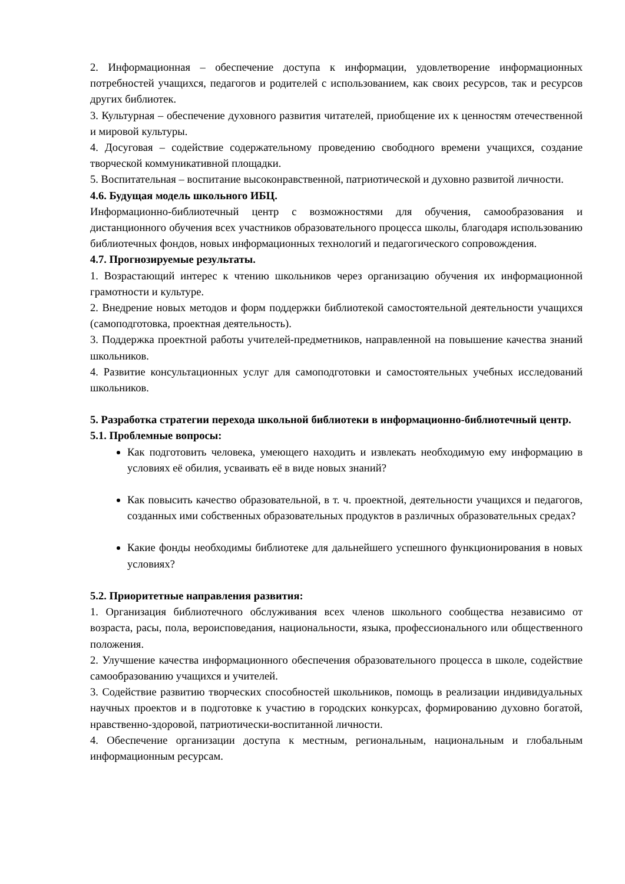2. Информационная – обеспечение доступа к информации, удовлетворение информационных потребностей учащихся, педагогов и родителей с использованием, как своих ресурсов, так и ресурсов других библиотек.
3. Культурная – обеспечение духовного развития читателей, приобщение их к ценностям отечественной и мировой культуры.
4. Досуговая – содействие содержательному проведению свободного времени учащихся, создание творческой коммуникативной площадки.
5. Воспитательная – воспитание высоконравственной, патриотической и духовно развитой личности.
4.6. Будущая модель школьного ИБЦ.
Информационно-библиотечный центр с возможностями для обучения, самообразования и дистанционного обучения всех участников образовательного процесса школы, благодаря использованию библиотечных фондов, новых информационных технологий и педагогического сопровождения.
4.7. Прогнозируемые результаты.
1. Возрастающий интерес к чтению школьников через организацию обучения их информационной грамотности и культуре.
2. Внедрение новых методов и форм поддержки библиотекой самостоятельной деятельности учащихся (самоподготовка, проектная деятельность).
3. Поддержка проектной работы учителей-предметников, направленной на повышение качества знаний школьников.
4. Развитие консультационных услуг для самоподготовки и самостоятельных учебных исследований школьников.
5. Разработка стратегии перехода школьной библиотеки в информационно-библиотечный центр.
5.1. Проблемные вопросы:
Как подготовить человека, умеющего находить и извлекать необходимую ему информацию в условиях её обилия, усваивать её в виде новых знаний?
Как повысить качество образовательной, в т. ч. проектной, деятельности учащихся и педагогов, созданных ими собственных образовательных продуктов в различных образовательных средах?
Какие фонды необходимы библиотеке для дальнейшего успешного функционирования в новых условиях?
5.2. Приоритетные направления развития:
1. Организация библиотечного обслуживания всех членов школьного сообщества независимо от возраста, расы, пола, вероисповедания, национальности, языка, профессионального или общественного положения.
2. Улучшение качества информационного обеспечения образовательного процесса в школе, содействие самообразованию учащихся и учителей.
3. Содействие развитию творческих способностей школьников, помощь в реализации индивидуальных научных проектов и в подготовке к участию в городских конкурсах, формированию духовно богатой, нравственно-здоровой, патриотически-воспитанной личности.
4. Обеспечение организации доступа к местным, региональным, национальным и глобальным информационным ресурсам.